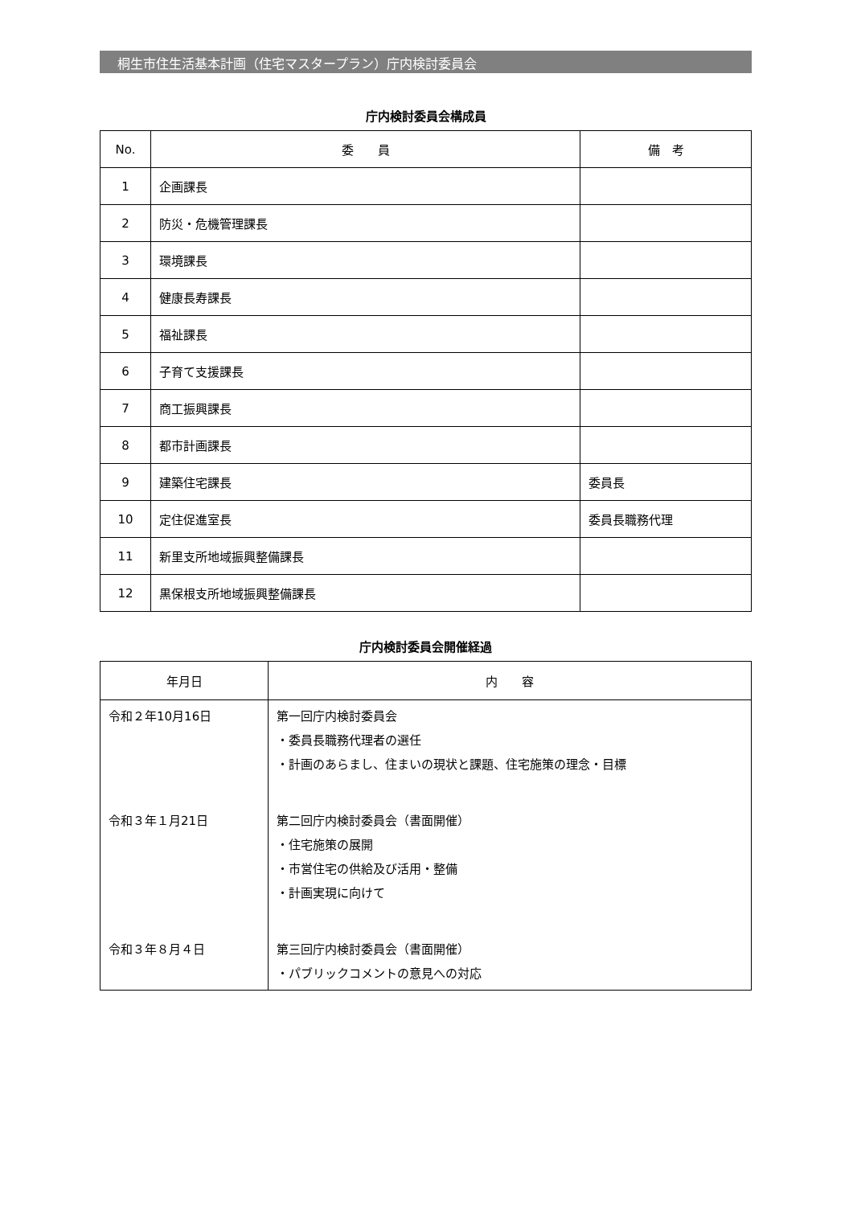桐生市住生活基本計画（住宅マスタープラン）庁内検討委員会
庁内検討委員会構成員
| No. | 委 員 | 備 考 |
| --- | --- | --- |
| 1 | 企画課長 | |
| 2 | 防災・危機管理課長 | |
| 3 | 環境課長 | |
| 4 | 健康長寿課長 | |
| 5 | 福祉課長 | |
| 6 | 子育て支援課長 | |
| 7 | 商工振興課長 | |
| 8 | 都市計画課長 | |
| 9 | 建築住宅課長 | 委員長 |
| 10 | 定住促進室長 | 委員長職務代理 |
| 11 | 新里支所地域振興整備課長 | |
| 12 | 黒保根支所地域振興整備課長 | |
庁内検討委員会開催経過
| 年月日 | 内 容 |
| --- | --- |
| 令和２年10月16日 | 第一回庁内検討委員会 ・委員長職務代理者の選任 ・計画のあらまし、住まいの現状と課題、住宅施策の理念・目標 |
| 令和３年１月21日 | 第二回庁内検討委員会（書面開催） ・住宅施策の展開 ・市営住宅の供給及び活用・整備 ・計画実現に向けて |
| 令和３年８月４日 | 第三回庁内検討委員会（書面開催） ・パブリックコメントの意見への対応 |